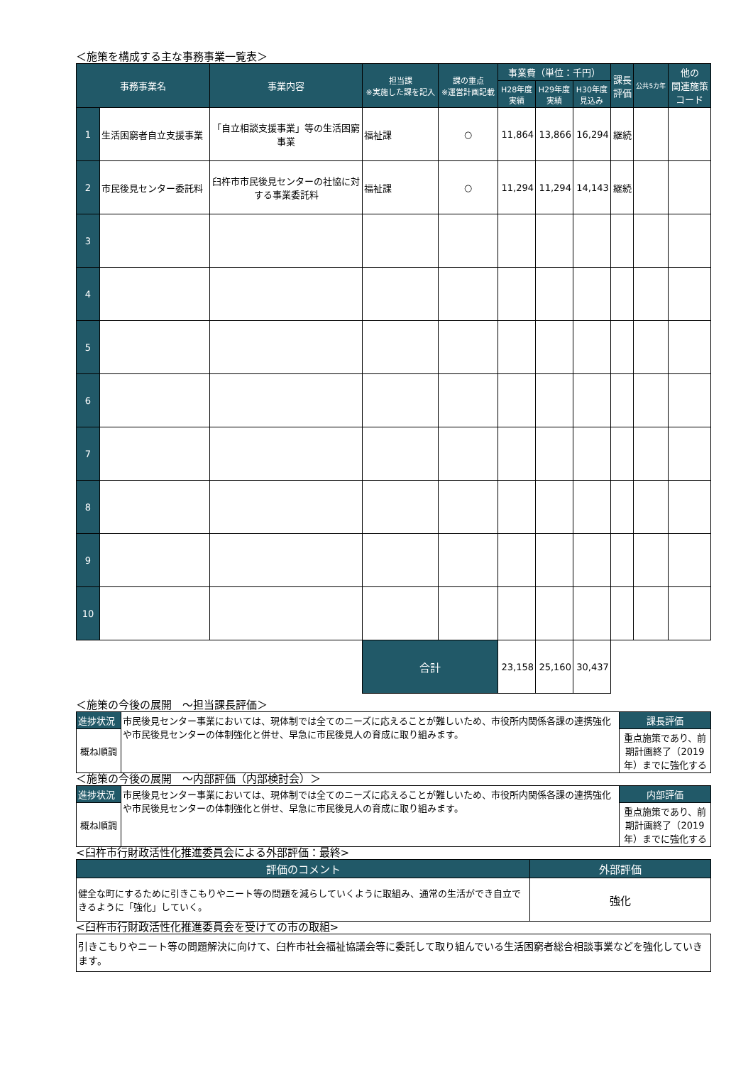＜施策を構成する主な事務事業一覧表＞
| 事務事業名 | | 事業内容 | 担当課 ※実施した課を記入 | 課の重点 ※運営計画記載 | 事業費（単位：千円） | | | 課長 評価 | 公共5カ年 | 他の 関連施策 コード |
| --- | --- | --- | --- | --- | --- | --- | --- | --- | --- | --- |
| | | | | | H28年度 実績 | H29年度 実績 | H30年度 見込み | | | |
| 1 | 生活困窮者自立支援事業 | 「自立相談支援事業」等の生活困窮事業 | 福祉課 | ○ | 11,864 | 13,866 | 16,294 | 継続 | | |
| 2 | 市民後見センター委託料 | 臼杵市市民後見センターの社協に対する事業委託料 | 福祉課 | ○ | 11,294 | 11,294 | 14,143 | 継続 | | |
| 3 | | | | | | | | | | |
| 4 | | | | | | | | | | |
| 5 | | | | | | | | | | |
| 6 | | | | | | | | | | |
| 7 | | | | | | | | | | |
| 8 | | | | | | | | | | |
| 9 | | | | | | | | | | |
| 10 | | | | | | | | | | |
| | | | 合計 | | 23,158 | 25,160 | 30,437 | | | |
＜施策の今後の展開　～担当課長評価＞
| 進捗状況 | 市民後見センター事業においては、現体制では全てのニーズに応えることが難しいため、市役所内関係各課の連携強化や市民後見センターの体制強化と併せ、早急に市民後見人の育成に取り組みます。 | 課長評価 |
| 概ね順調 | | 重点施策であり、前期計画終了（2019年）までに強化する |
＜施策の今後の展開　～内部評価（内部検討会）＞
| 進捗状況 | 市民後見センター事業においては、現体制では全てのニーズに応えることが難しいため、市役所内関係各課の連携強化や市民後見センターの体制強化と併せ、早急に市民後見人の育成に取り組みます。 | 内部評価 |
| 概ね順調 | | 重点施策であり、前期計画終了（2019年）までに強化する |
<臼杵市行財政活性化推進委員会による外部評価：最終>
| 評価のコメント | 外部評価 |
| 健全な町にするために引きこもりやニート等の問題を減らしていくように取組み、通常の生活ができ自立できるように「強化」していく。 | 強化 |
<臼杵市行財政活性化推進委員会を受けての市の取組>
| 引きこもりやニート等の問題解決に向けて、臼杵市社会福祉協議会等に委託して取り組んでいる生活困窮者総合相談事業などを強化していきます。 |